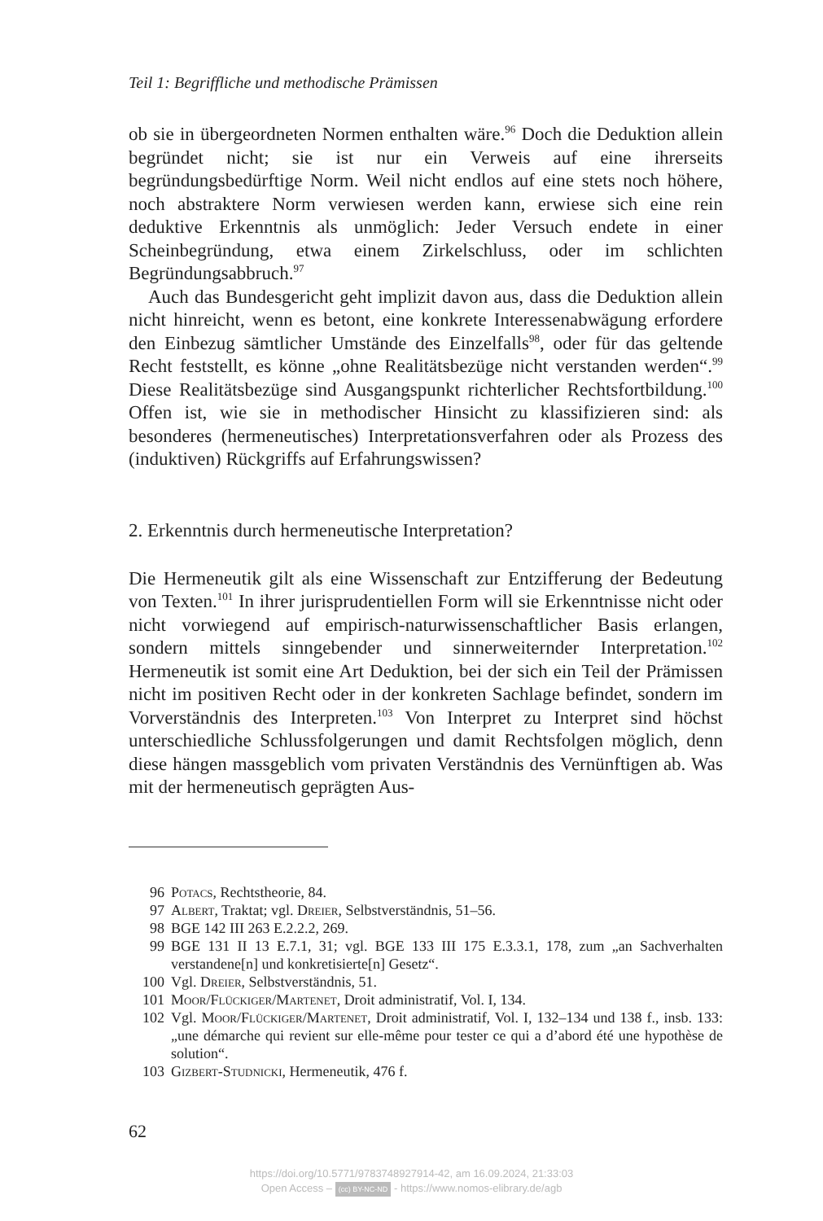Teil 1: Begriffliche und methodische Prämissen
ob sie in übergeordneten Normen enthalten wäre.<sup>96</sup> Doch die Deduktion allein begründet nicht; sie ist nur ein Verweis auf eine ihrerseits begründungsbedürftige Norm. Weil nicht endlos auf eine stets noch höhere, noch abstraktere Norm verwiesen werden kann, erwiese sich eine rein deduktive Erkenntnis als unmöglich: Jeder Versuch endete in einer Scheinbegründung, etwa einem Zirkelschluss, oder im schlichten Begründungsabbruch.<sup>97</sup>
Auch das Bundesgericht geht implizit davon aus, dass die Deduktion allein nicht hinreicht, wenn es betont, eine konkrete Interessenabwägung erfordere den Einbezug sämtlicher Umstände des Einzelfalls<sup>98</sup>, oder für das geltende Recht feststellt, es könne „ohne Realitätsbezüge nicht verstanden werden“.<sup>99</sup> Diese Realitätsbezüge sind Ausgangspunkt richterlicher Rechtsfortbildung.<sup>100</sup> Offen ist, wie sie in methodischer Hinsicht zu klassifizieren sind: als besonderes (hermeneutisches) Interpretationsverfahren oder als Prozess des (induktiven) Rückgriffs auf Erfahrungswissen?
2. Erkenntnis durch hermeneutische Interpretation?
Die Hermeneutik gilt als eine Wissenschaft zur Entzifferung der Bedeutung von Texten.<sup>101</sup> In ihrer jurisprudentiellen Form will sie Erkenntnisse nicht oder nicht vorwiegend auf empirisch-naturwissenschaftlicher Basis erlangen, sondern mittels sinngebender und sinnerweiternder Interpretation.<sup>102</sup> Hermeneutik ist somit eine Art Deduktion, bei der sich ein Teil der Prämissen nicht im positiven Recht oder in der konkreten Sachlage befindet, sondern im Vorverständnis des Interpreten.<sup>103</sup> Von Interpret zu Interpret sind höchst unterschiedliche Schlussfolgerungen und damit Rechtsfolgen möglich, denn diese hängen massgeblich vom privaten Verständnis des Vernünftigen ab. Was mit der hermeneutisch geprägten Aus-
96 Potacs, Rechtstheorie, 84.
97 Albert, Traktat; vgl. Dreier, Selbstverständnis, 51–56.
98 BGE 142 III 263 E.2.2.2, 269.
99 BGE 131 II 13 E.7.1, 31; vgl. BGE 133 III 175 E.3.3.1, 178, zum „an Sachverhalten verstandene[n] und konkretisierte[n] Gesetz“.
100 Vgl. Dreier, Selbstverständnis, 51.
101 Moor/Flückiger/Martenet, Droit administratif, Vol. I, 134.
102 Vgl. Moor/Flückiger/Martenet, Droit administratif, Vol. I, 132–134 und 138 f., insb. 133: „une démarche qui revient sur elle-même pour tester ce qui a d’abord été une hypothèse de solution“.
103 Gizbert-Studnicki, Hermeneutik, 476 f.
62
https://doi.org/10.5771/9783748927914-42, am 16.09.2024, 21:33:03
Open Access – (cc) BY-NC-ND - https://www.nomos-elibrary.de/agb